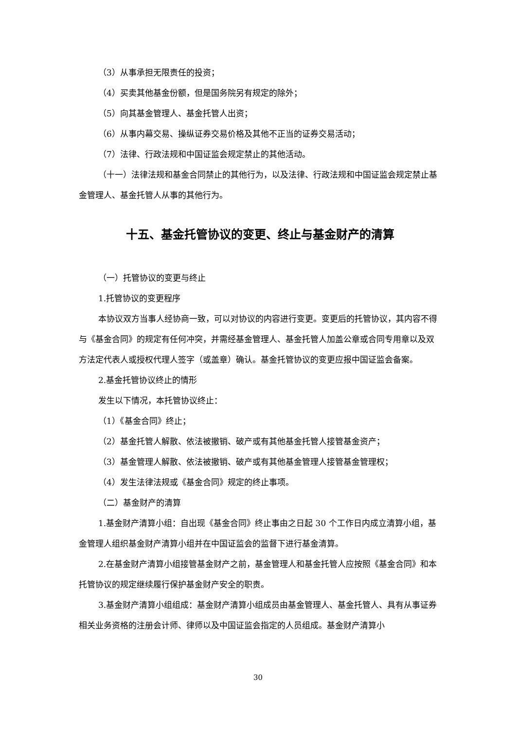（3）从事承担无限责任的投资；
（4）买卖其他基金份额，但是国务院另有规定的除外；
（5）向其基金管理人、基金托管人出资；
（6）从事内幕交易、操纵证券交易价格及其他不正当的证券交易活动；
（7）法律、行政法规和中国证监会规定禁止的其他活动。
（十一）法律法规和基金合同禁止的其他行为，以及法律、行政法规和中国证监会规定禁止基金管理人、基金托管人从事的其他行为。
十五、基金托管协议的变更、终止与基金财产的清算
（一）托管协议的变更与终止
1.托管协议的变更程序
本协议双方当事人经协商一致，可以对协议的内容进行变更。变更后的托管协议，其内容不得与《基金合同》的规定有任何冲突，并需经基金管理人、基金托管人加盖公章或合同专用章以及双方法定代表人或授权代理人签字（或盖章）确认。基金托管协议的变更应报中国证监会备案。
2.基金托管协议终止的情形
发生以下情况，本托管协议终止：
（1）《基金合同》终止；
（2）基金托管人解散、依法被撤销、破产或有其他基金托管人接管基金资产；
（3）基金管理人解散、依法被撤销、破产或有其他基金管理人接管基金管理权；
（4）发生法律法规或《基金合同》规定的终止事项。
（二）基金财产的清算
1.基金财产清算小组：自出现《基金合同》终止事由之日起 30 个工作日内成立清算小组，基金管理人组织基金财产清算小组并在中国证监会的监督下进行基金清算。
2.在基金财产清算小组接管基金财产之前，基金管理人和基金托管人应按照《基金合同》和本托管协议的规定继续履行保护基金财产安全的职责。
3.基金财产清算小组组成：基金财产清算小组成员由基金管理人、基金托管人、具有从事证券相关业务资格的注册会计师、律师以及中国证监会指定的人员组成。基金财产清算小
30